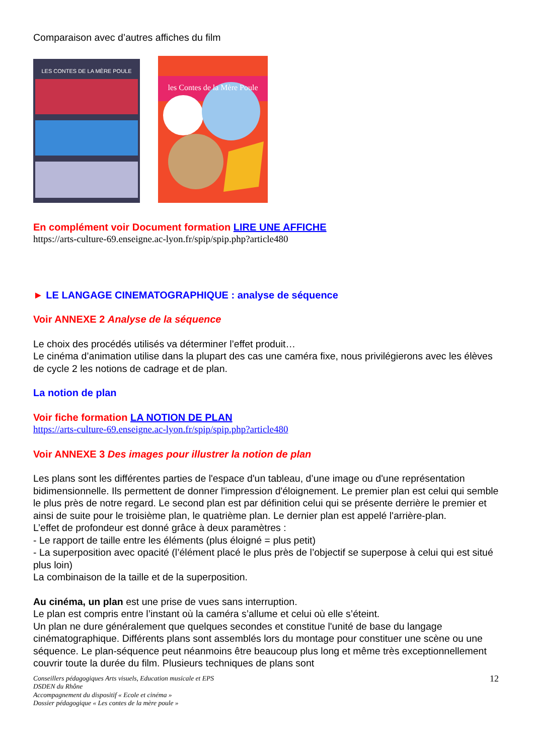Comparaison avec d’autres affiches du film
LES CONTES DE LA MÈRE POULE
les Contes de la Mère Poule
En complément voir Document formation LIRE UNE AFFICHE
https://arts-culture-69.enseigne.ac-lyon.fr/spip/spip.php?article480
► LE LANGAGE CINEMATOGRAPHIQUE : analyse de séquence
Voir ANNEXE 2 Analyse de la séquence
Le choix des procédés utilisés va déterminer l’effet produit…
Le cinéma d’animation utilise dans la plupart des cas une caméra fixe, nous privilégierons avec les élèves de cycle 2 les notions de cadrage et de plan.
La notion de plan
Voir fiche formation LA NOTION DE PLAN
https://arts-culture-69.enseigne.ac-lyon.fr/spip/spip.php?article480
Voir ANNEXE 3 Des images pour illustrer la notion de plan
Les plans sont les différentes parties de l'espace d'un tableau, d’une image ou d'une représentation bidimensionnelle. Ils permettent de donner l'impression d'éloignement. Le premier plan est celui qui semble le plus près de notre regard. Le second plan est par définition celui qui se présente derrière le premier et ainsi de suite pour le troisième plan, le quatrième plan. Le dernier plan est appelé l'arrière-plan.
L’effet de profondeur est donné grâce à deux paramètres :
- Le rapport de taille entre les éléments (plus éloigné = plus petit)
- La superposition avec opacité (l’élément placé le plus près de l’objectif se superpose à celui qui est situé plus loin)
La combinaison de la taille et de la superposition.
Au cinéma, un plan est une prise de vues sans interruption.
Le plan est compris entre l’instant où la caméra s’allume et celui où elle s’éteint.
Un plan ne dure généralement que quelques secondes et constitue l'unité de base du langage cinématographique. Différents plans sont assemblés lors du montage pour constituer une scène ou une séquence. Le plan-séquence peut néanmoins être beaucoup plus long et même très exceptionnellement couvrir toute la durée du film. Plusieurs techniques de plans sont
Conseillers pédagogiques Arts visuels, Education musicale et EPS
DSDEN du Rhône
Accompagnement du dispositif « Ecole et cinéma »
Dossier pédagogique « Les contes de la mère poule »
12